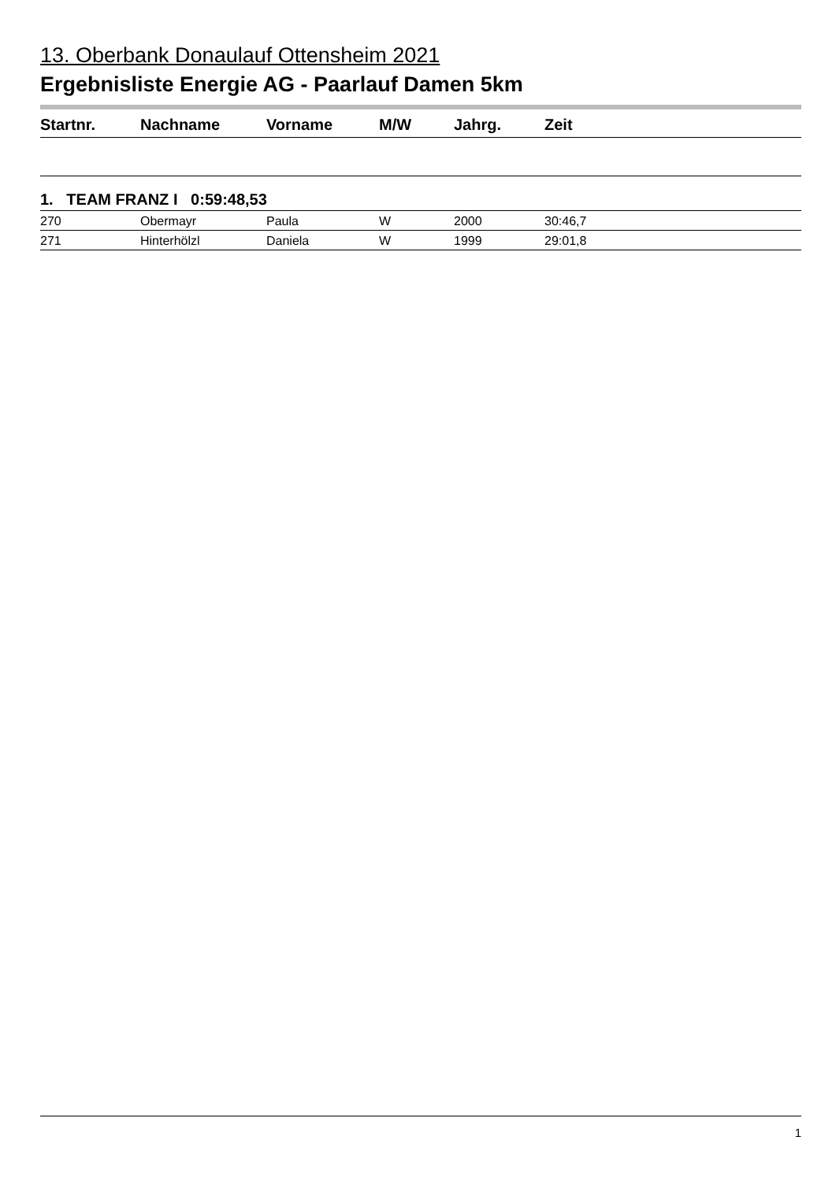13. Oberbank Donaulauf Ottensheim 2021
Ergebnisliste Energie AG - Paarlauf Damen 5km
| Startnr. | Nachname | Vorname | M/W | Jahrg. | Zeit |
| --- | --- | --- | --- | --- | --- |
| 1. TEAM FRANZ I 0:59:48,53 | | | | | |
| 270 | Obermayr | Paula | W | 2000 | 30:46,7 |
| 271 | Hinterhölzl | Daniela | W | 1999 | 29:01,8 |
1